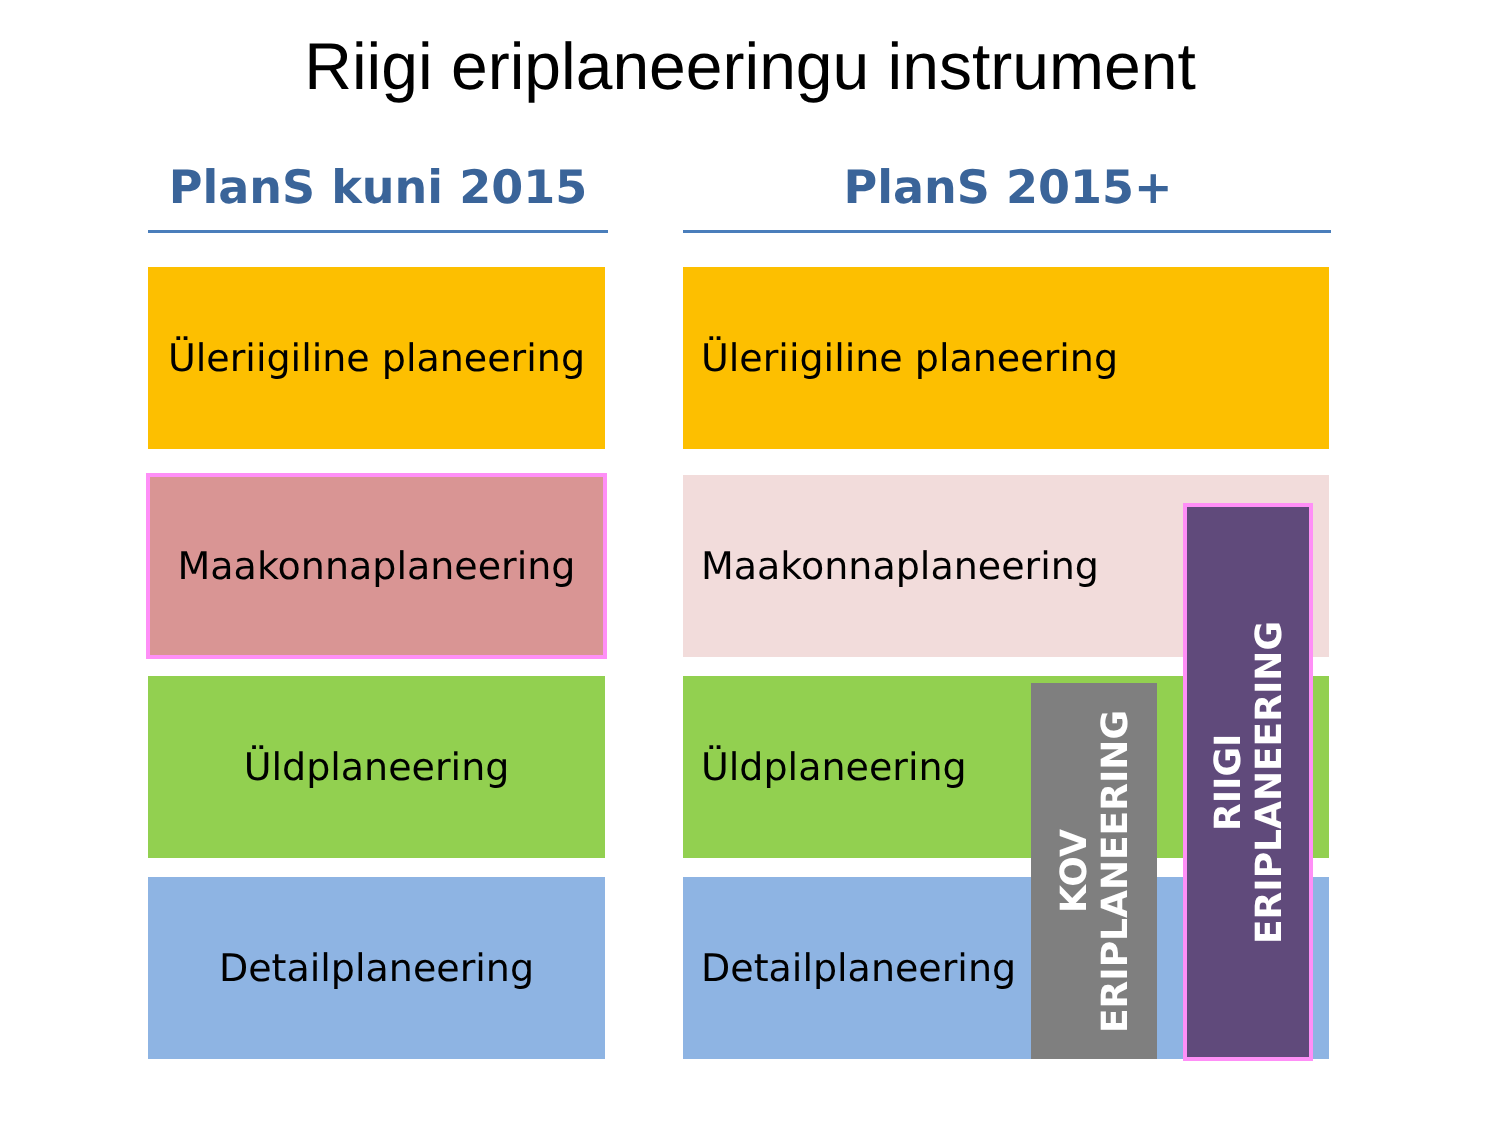Riigi eriplaneeringu instrument
PlanS kuni 2015 PlanS 2015+
Üleriigiline planeering
Maakonnaplaneering
Üldplaneering
Detailplaneering
Üleriigiline planeering
Maakonnaplaneering
Üldplaneering
Detailplaneering
KOV
ERIPLANEERING
RIIGI
ERIPLANEERING